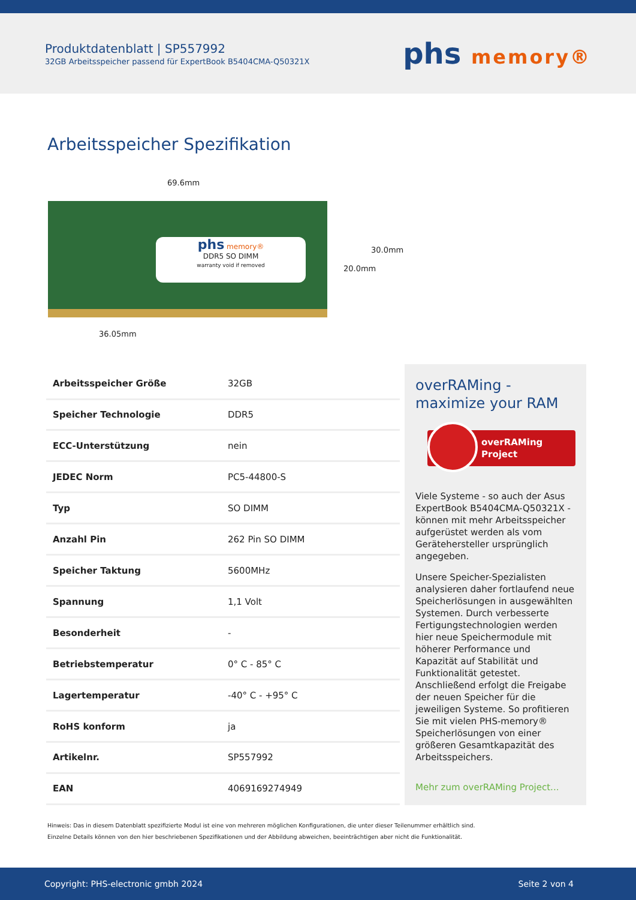Produktdatenblatt | SP557992
32GB Arbeitsspeicher passend für ExpertBook B5404CMA-Q50321X
phs memory®
Arbeitsspeicher Spezifikation
69.6mm
phs memory®
DDR5 SO DIMM
warranty void if removed
30.0mm
20.0mm
36.05mm
| Arbeitsspeicher Größe | 32GB |
| Speicher Technologie | DDR5 |
| ECC-Unterstützung | nein |
| JEDEC Norm | PC5-44800-S |
| Typ | SO DIMM |
| Anzahl Pin | 262 Pin SO DIMM |
| Speicher Taktung | 5600MHz |
| Spannung | 1,1 Volt |
| Besonderheit | - |
| Betriebstemperatur | 0° C - 85° C |
| Lagertemperatur | -40° C - +95° C |
| RoHS konform | ja |
| Artikelnr. | SP557992 |
| EAN | 4069169274949 |
overRAMing -
maximize your RAM
overRAMing
Project
Viele Systeme - so auch der Asus ExpertBook B5404CMA-Q50321X - können mit mehr Arbeitsspeicher aufgerüstet werden als vom Gerätehersteller ursprünglich angegeben.
Unsere Speicher-Spezialisten analysieren daher fortlaufend neue Speicherlösungen in ausgewählten Systemen. Durch verbesserte Fertigungstechnologien werden hier neue Speichermodule mit höherer Performance und Kapazität auf Stabilität und Funktionalität getestet. Anschließend erfolgt die Freigabe der neuen Speicher für die jeweiligen Systeme. So profitieren Sie mit vielen PHS-memory® Speicherlösungen von einer größeren Gesamtkapazität des Arbeitsspeichers.
Mehr zum overRAMing Project...
Hinweis: Das in diesem Datenblatt spezifizierte Modul ist eine von mehreren möglichen Konfigurationen, die unter dieser Teilenummer erhältlich sind.
Einzelne Details können von den hier beschriebenen Spezifikationen und der Abbildung abweichen, beeinträchtigen aber nicht die Funktionalität.
Copyright: PHS-electronic gmbh 2024 Seite 2 von 4